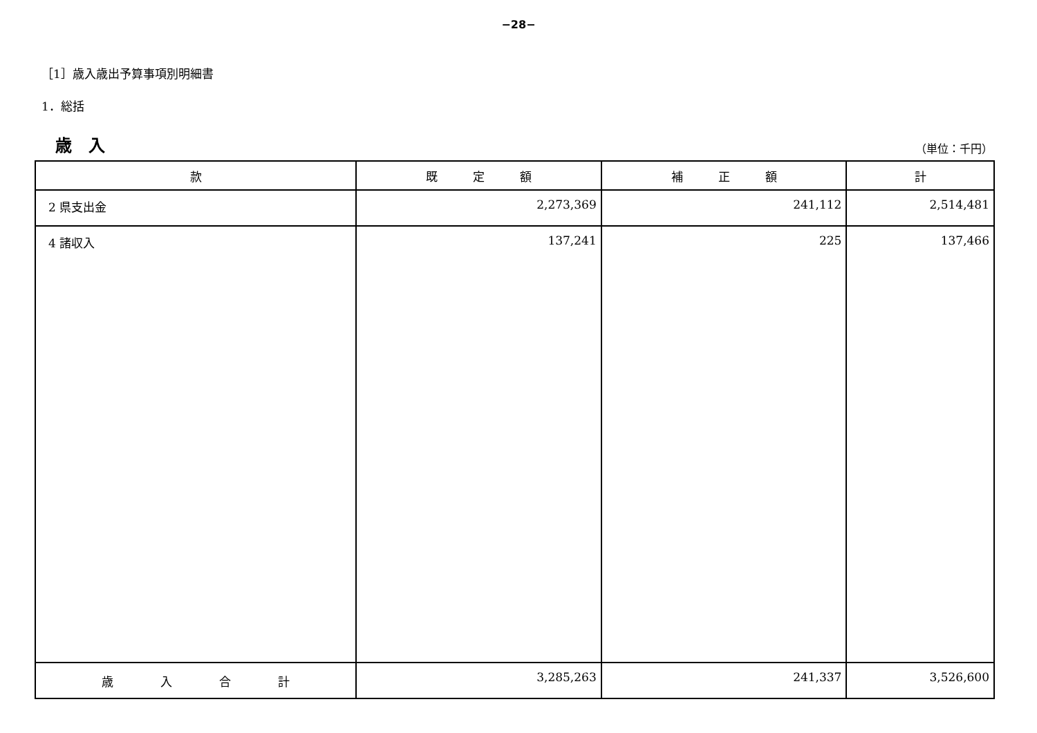−28−
［1］歳入歳出予算事項別明細書
1．総括
歳　入 （単位：千円）
| 款 | 既 定 額 | 補 正 額 | 計 |
| --- | --- | --- | --- |
| 2 県支出金 | 2,273,369 | 241,112 | 2,514,481 |
| 4 諸収入 | 137,241 | 225 | 137,466 |
| 歳 入 合 計 | 3,285,263 | 241,337 | 3,526,600 |